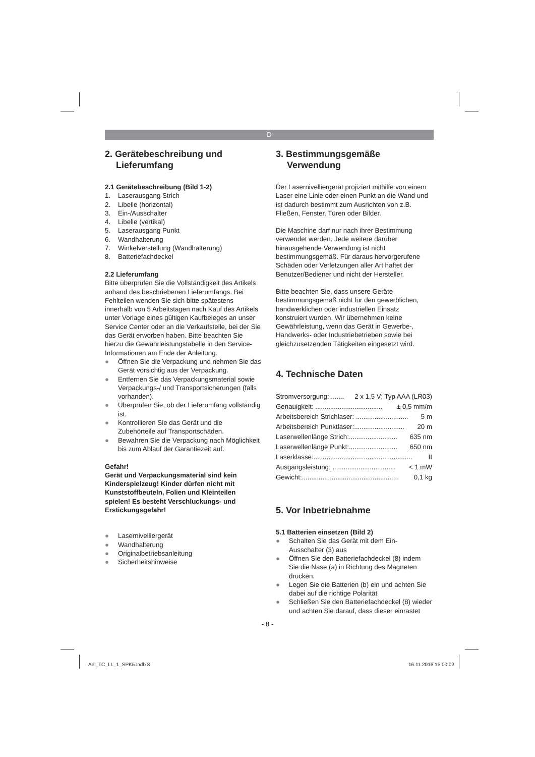D
2. Gerätebeschreibung und Lieferumfang
2.1 Gerätebeschreibung (Bild 1-2)
1. Laserausgang Strich
2. Libelle (horizontal)
3. Ein-/Ausschalter
4. Libelle (vertikal)
5. Laserausgang Punkt
6. Wandhalterung
7. Winkelverstellung (Wandhalterung)
8. Batteriefachdeckel
2.2 Lieferumfang
Bitte überprüfen Sie die Vollständigkeit des Artikels anhand des beschriebenen Lieferumfangs. Bei Fehlteilen wenden Sie sich bitte spätestens innerhalb von 5 Arbeitstagen nach Kauf des Artikels unter Vorlage eines gültigen Kaufbeleges an unser Service Center oder an die Verkaufstelle, bei der Sie das Gerät erworben haben. Bitte beachten Sie hierzu die Gewährleistungstabelle in den Service-Informationen am Ende der Anleitung.
● Öffnen Sie die Verpackung und nehmen Sie das Gerät vorsichtig aus der Verpackung.
● Entfernen Sie das Verpackungsmaterial sowie Verpackungs-/ und Transportsicherungen (falls vorhanden).
● Überprüfen Sie, ob der Lieferumfang vollständig ist.
● Kontrollieren Sie das Gerät und die Zubehörteile auf Transportschäden.
● Bewahren Sie die Verpackung nach Möglichkeit bis zum Ablauf der Garantiezeit auf.
Gefahr!
Gerät und Verpackungsmaterial sind kein Kinderspielzeug! Kinder dürfen nicht mit Kunststoffbeuteln, Folien und Kleinteilen spielen! Es besteht Verschluckungs- und Erstickungsgefahr!
● Lasernivelliergerät
● Wandhalterung
● Originalbetriebsanleitung
● Sicherheitshinweise
3. Bestimmungsgemäße Verwendung
Der Lasernivelliergerät projiziert mithilfe von einem Laser eine Linie oder einen Punkt an die Wand und ist dadurch bestimmt zum Ausrichten von z.B. Fließen, Fenster, Türen oder Bilder.
Die Maschine darf nur nach ihrer Bestimmung verwendet werden. Jede weitere darüber hinausgehende Verwendung ist nicht bestimmungsgemäß. Für daraus hervorgerufene Schäden oder Verletzungen aller Art haftet der Benutzer/Bediener und nicht der Hersteller.
Bitte beachten Sie, dass unsere Geräte bestimmungsgemäß nicht für den gewerblichen, handwerklichen oder industriellen Einsatz konstruiert wurden. Wir übernehmen keine Gewährleistung, wenn das Gerät in Gewerbe-, Handwerks- oder Industriebetrieben sowie bei gleichzusetzenden Tätigkeiten eingesetzt wird.
4. Technische Daten
Stromversorgung: ....... 2 x 1,5 V; Typ AAA (LR03)
Genauigkeit: .................................... ± 0,5 mm/m
Arbeitsbereich Strichlaser: ............................ 5 m
Arbeitsbereich Punktlaser:........................... 20 m
Laserwellenlänge Strich:.......................... 635 nm
Laserwellenlänge Punkt:.......................... 650 nm
Laserklasse:..................................................... II
Ausgangsleistung: .................................. < 1 mW
Gewicht:.................................................... 0,1 kg
5. Vor Inbetriebnahme
5.1 Batterien einsetzen (Bild 2)
● Schalten Sie das Gerät mit dem Ein-Ausschalter (3) aus
● Öffnen Sie den Batteriefachdeckel (8) indem Sie die Nase (a) in Richtung des Magneten drücken.
● Legen Sie die Batterien (b) ein und achten Sie dabei auf die richtige Polarität
● Schließen Sie den Batteriefachdeckel (8) wieder und achten Sie darauf, dass dieser einrastet
- 8 -
Anl_TC_LL_1_SPK5.indb 8 16.11.2016 15:00:02